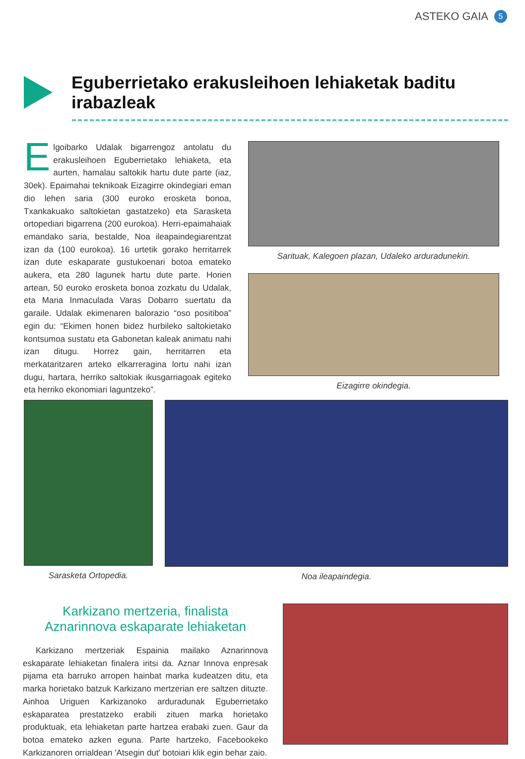ASTEKO GAIA 5
Eguberrietako erakusleihoen lehiaketak baditu irabazleak
Elgoibarko Udalak bigarrengoz antolatu du erakusleihoen Eguberrietako lehiaketa, eta aurten, hamalau saltokik hartu dute parte (iaz, 30ek). Epaimahai teknikoak Eizagirre okindegiari eman dio lehen saria (300 euroko erosketa bonoa, Txankakuako saltokietan gastatzeko) eta Sarasketa ortopediari bigarrena (200 eurokoa). Herri-epaimahaiak emandako saria, bestalde, Noa ileapaindegiarentzat izan da (100 eurokoa). 16 urtetik gorako herritarrek izan dute eskaparate gustukoenari botoa emateko aukera, eta 280 lagunek hartu dute parte. Horien artean, 50 euroko erosketa bonoa zozkatu du Udalak, eta Maria Inmaculada Varas Dobarro suertatu da garaile. Udalak ekimenaren balorazio “oso positiboa” egin du: “Ekimen honen bidez hurbileko saltokietako kontsumoa sustatu eta Gabonetan kaleak animatu nahi izan ditugu. Horrez gain, herritarren eta merkataritzaren arteko elkarreragina lortu nahi izan dugu, hartara, herriko saltokiak ikusgarriagoak egiteko eta herriko ekonomiari laguntzeko”.
Sarituak, Kalegoen plazan, Udaleko arduradunekin.
Eizagirre okindegia.
Sarasketa Ortopedia. Noa ileapaindegia.
Karkizano mertzeria, finalista
Aznarinnova eskaparate lehiaketan
Karkizano mertzeriak Espainia mailako Aznarinnova eskaparate lehiaketan finalera iritsi da. Aznar Innova enpresak pijama eta barruko arropen hainbat marka kudeatzen ditu, eta marka horietako batzuk Karkizano mertzerian ere saltzen dituzte. Ainhoa Uriguen Karkizanoko arduradunak Eguberrietako eskaparatea prestatzeko erabili zituen marka horietako produktuak, eta lehiaketan parte hartzea erabaki zuen. Gaur da botoa emateko azken eguna. Parte hartzeko, Facebookeko Karkizanoren orrialdean 'Atsegin dut' botoiari klik egin behar zaio.